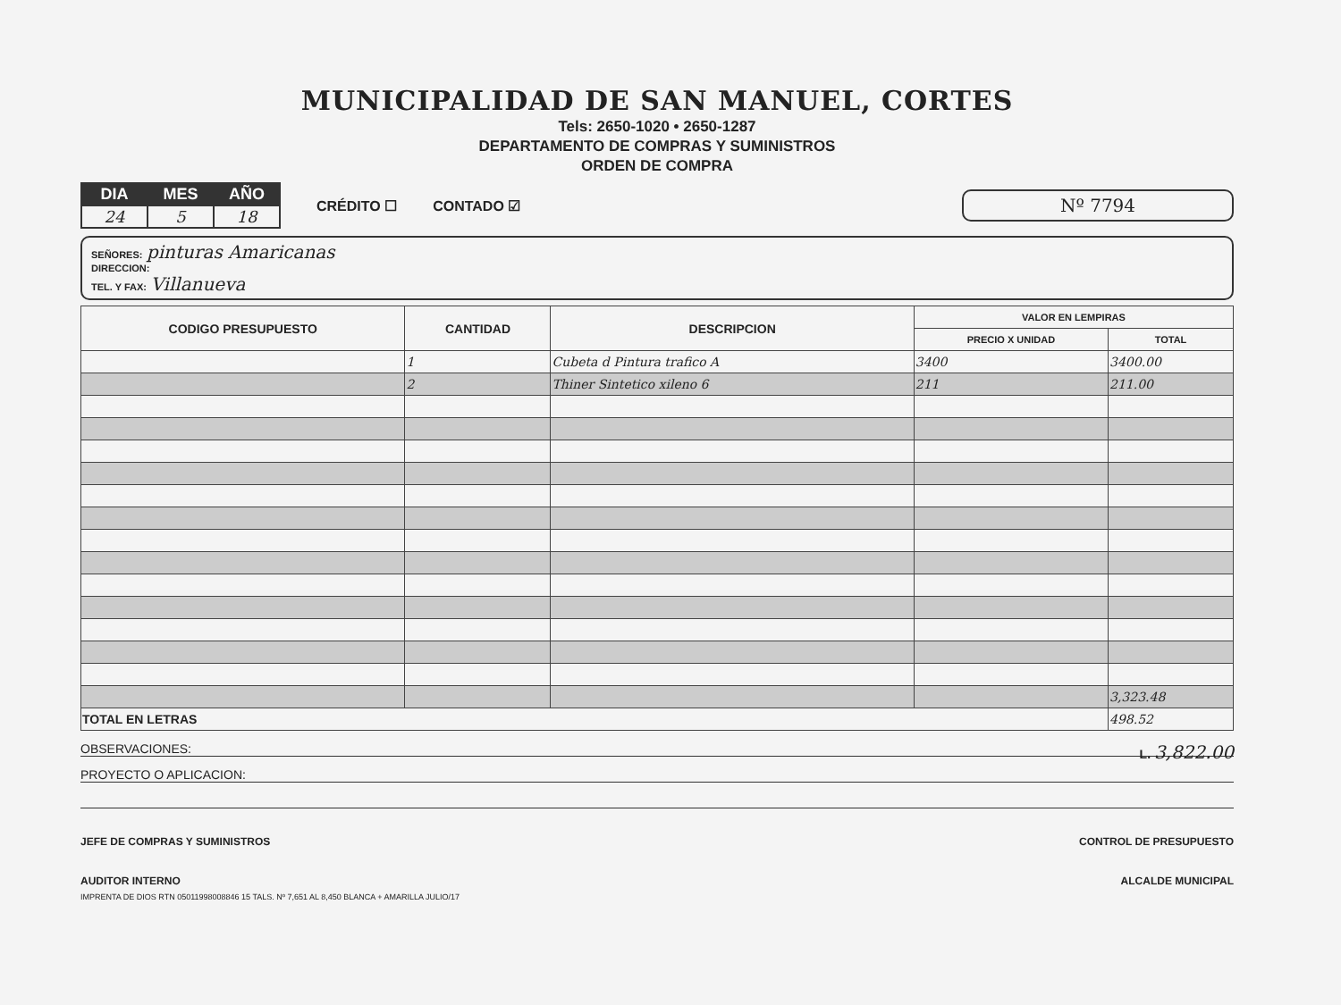MUNICIPALIDAD DE SAN MANUEL, CORTES
Tels: 2650-1020 • 2650-1287
DEPARTAMENTO DE COMPRAS Y SUMINISTROS
ORDEN DE COMPRA
| DIA | MES | AÑO |
| --- | --- | --- |
| 24 | 5 | 18 |
CRÉDITO ☐ CONTADO ☑
Nº 7794
SEÑORES: pinturas Amaricanas
DIRECCION:
TEL. Y FAX: Villanueva
| CODIGO PRESUPUESTO | CANTIDAD | DESCRIPCION | VALOR EN LEMPIRAS | |
| --- | --- | --- | --- | --- |
| | | | PRECIO X UNIDAD | TOTAL |
| | 1 | Cubeta d Pintura trafico A | 3400 | 3400.00 |
| | 2 | Thiner Sintetico xileno 6 | 211 | 211.00 |
| | | | | 3,323.48 |
| TOTAL EN LETRAS | | | | 498.52 |
OBSERVACIONES: L. 3,822.00
PROYECTO O APLICACION:
JEFE DE COMPRAS Y SUMINISTROS CONTROL DE PRESUPUESTO
AUDITOR INTERNO ALCALDE MUNICIPAL
IMPRENTA DE DIOS RTN 05011998008846 15 TALS. Nº 7,651 AL 8,450 BLANCA + AMARILLA JULIO/17